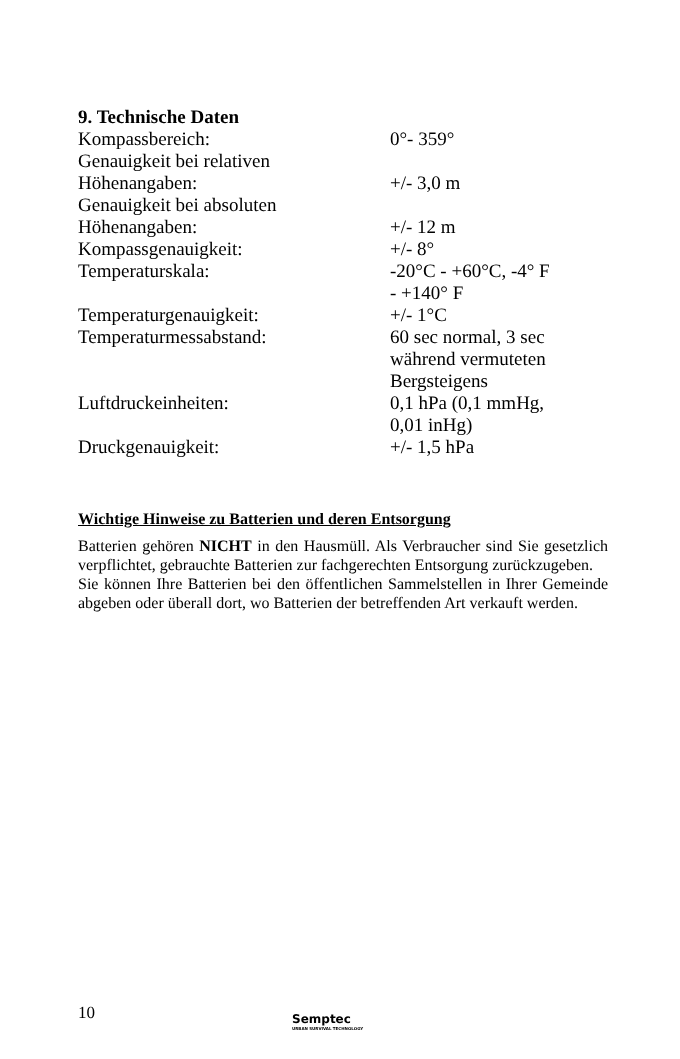9. Technische Daten
| Kompassbereich: | 0°- 359° |
| Genauigkeit bei relativen Höhenangaben: | +/- 3,0 m |
| Genauigkeit bei absoluten Höhenangaben: | +/- 12 m |
| Kompassgenauigkeit: | +/- 8° |
| Temperaturskala: | -20°C - +60°C, -4° F - +140° F |
| Temperaturgenauigkeit: | +/- 1°C |
| Temperaturmessabstand: | 60 sec normal, 3 sec während vermuteten Bergsteigens |
| Luftdruckeinheiten: | 0,1 hPa (0,1 mmHg, 0,01 inHg) |
| Druckgenauigkeit: | +/- 1,5 hPa |
Wichtige Hinweise zu Batterien und deren Entsorgung
Batterien gehören NICHT in den Hausmüll. Als Verbraucher sind Sie gesetzlich verpflichtet, gebrauchte Batterien zur fachgerechten Entsorgung zurückzugeben.
Sie können Ihre Batterien bei den öffentlichen Sammelstellen in Ihrer Gemeinde abgeben oder überall dort, wo Batterien der betreffenden Art verkauft werden.
10
Semptec
URBAN SURVIVAL TECHNOLOGY